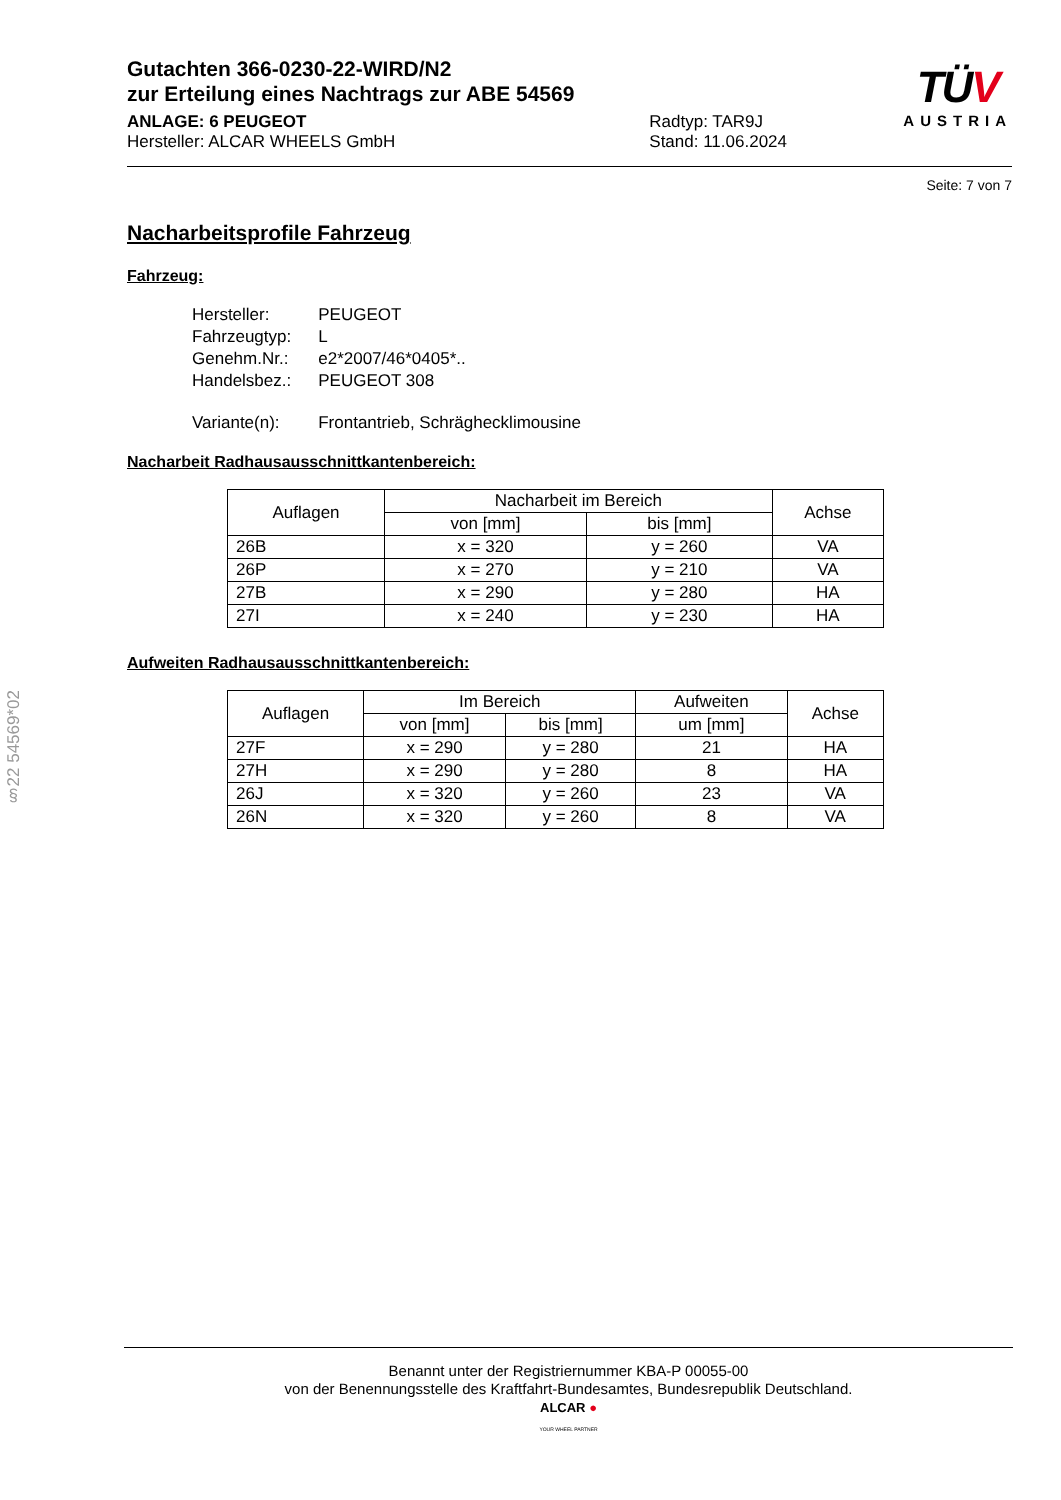Gutachten 366-0230-22-WIRD/N2
zur Erteilung eines Nachtrags zur ABE 54569
ANLAGE: 6 PEUGEOT
Hersteller: ALCAR WHEELS GmbH
Radtyp: TAR9J
Stand: 11.06.2024
TÜV
AUSTRIA
Seite: 7 von 7
Nacharbeitsprofile Fahrzeug
Fahrzeug:
| Hersteller: | PEUGEOT |
| Fahrzeugtyp: | L |
| Genehm.Nr.: | e2*2007/46*0405*.. |
| Handelsbez.: | PEUGEOT 308 |
| Variante(n): | Frontantrieb, Schräghecklimousine |
Nacharbeit Radhausausschnittkantenbereich:
| Auflagen | Nacharbeit im Bereich | | Achse |
| --- | --- | --- | --- |
| | von [mm] | bis [mm] | |
| 26B | x = 320 | y = 260 | VA |
| 26P | x = 270 | y = 210 | VA |
| 27B | x = 290 | y = 280 | HA |
| 27I | x = 240 | y = 230 | HA |
Aufweiten Radhausausschnittkantenbereich:
| Auflagen | Im Bereich | | Aufweiten | Achse |
| --- | --- | --- | --- | --- |
| | von [mm] | bis [mm] | um [mm] | |
| 27F | x = 290 | y = 280 | 21 | HA |
| 27H | x = 290 | y = 280 | 8 | HA |
| 26J | x = 320 | y = 260 | 23 | VA |
| 26N | x = 320 | y = 260 | 8 | VA |
§22 54569*02
Benannt unter der Registriernummer KBA-P 00055-00
von der Benennungsstelle des Kraftfahrt-Bundesamtes, Bundesrepublik Deutschland.
ALCAR ●
YOUR WHEEL PARTNER